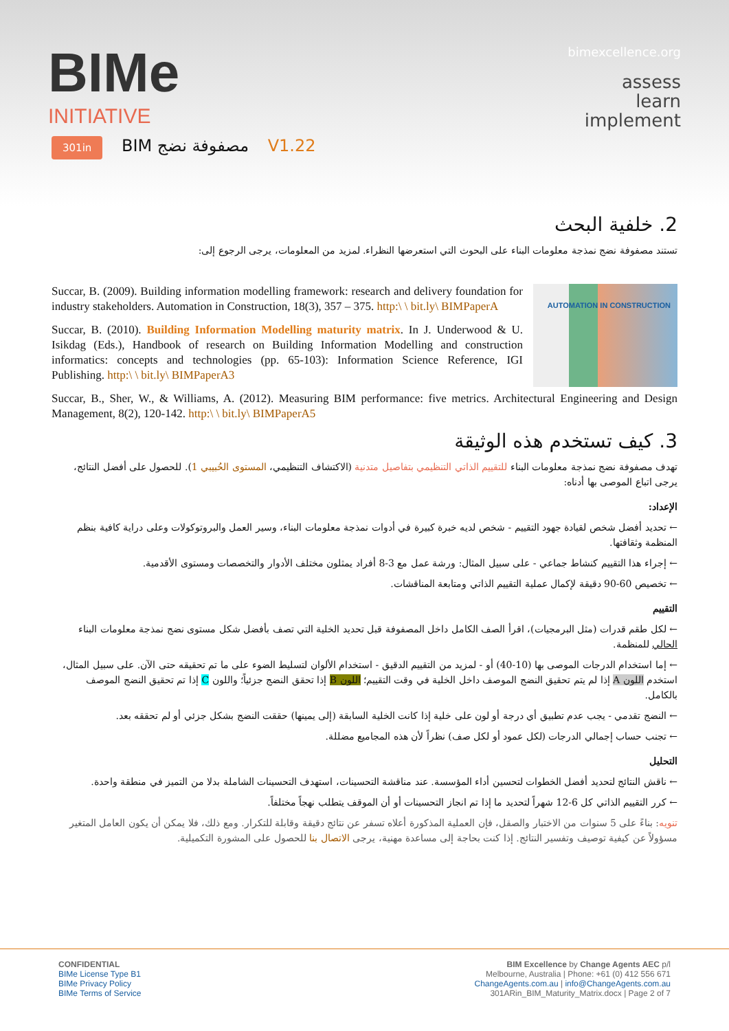BIMe
INITIATIVE
bimexcellence.org
assess
learn
implement
301in BIM مصفوفة نضج V1.22
2. خلفية البحث
تستند مصفوفة نضج نمذجة معلومات البناء على البحوث التي استعرضها النظراء. لمزيد من المعلومات، يرجى الرجوع إلى:
AUTOMATION IN CONSTRUCTION
Succar, B. (2009). Building information modelling framework: research and delivery foundation for industry stakeholders. Automation in Construction, 18(3), 357 – 375. http:\ \ bit.ly\ BIMPaperA
Succar, B. (2010). Building Information Modelling maturity matrix. In J. Underwood & U. Isikdag (Eds.), Handbook of research on Building Information Modelling and construction informatics: concepts and technologies (pp. 65-103): Information Science Reference, IGI Publishing. http:\ \ bit.ly\ BIMPaperA3
Succar, B., Sher, W., & Williams, A. (2012). Measuring BIM performance: five metrics. Architectural Engineering and Design Management, 8(2), 120-142. http:\ \ bit.ly\ BIMPaperA5
3. كيف تستخدم هذه الوثيقة
تهدف مصفوفة نضج نمذجة معلومات البناء للتقييم الذاتي التنظيمي بتفاصيل متدنية (الاكتشاف التنظيمي، المستوى الحُبيبي 1). للحصول على أفضل النتائج، يرجى اتباع الموصى بها أدناه:
الإعداد:
← تحديد أفضل شخص لقيادة جهود التقييم - شخص لديه خبرة كبيرة في أدوات نمذجة معلومات البناء، وسير العمل والبروتوكولات وعلى دراية كافية بنظم المنظمة وثقافتها.
← إجراء هذا التقييم كنشاط جماعي - على سبيل المثال: ورشة عمل مع 3-8 أفراد يمثلون مختلف الأدوار والتخصصات ومستوى الأقدمية.
← تخصيص 60-90 دقيقة لإكمال عملية التقييم الذاتي ومتابعة المناقشات.
التقييم
← لكل طقم قدرات (مثل البرمجيات)، اقرأ الصف الكامل داخل المصفوفة قبل تحديد الخلية التي تصف بأفضل شكل مستوى نضج نمذجة معلومات البناء الحالي للمنظمة.
← إما استخدام الدرجات الموصى بها (10-40) أو - لمزيد من التقييم الدقيق - استخدام الألوان لتسليط الضوء على ما تم تحقيقه حتى الآن. على سبيل المثال، استخدم اللون A إذا لم يتم تحقيق النضج الموصف داخل الخلية في وقت التقييم؛ اللون B إذا تحقق النضج جزئياً؛ واللون C إذا تم تحقيق النضج الموصف بالكامل.
← النضج تقدمي - يجب عدم تطبيق أي درجة أو لون على خلية إذا كانت الخلية السابقة (إلى يمينها) حققت النضج بشكل جزئي أو لم تحققه بعد.
← تجنب حساب إجمالي الدرجات (لكل عمود أو لكل صف) نظراً لأن هذه المجاميع مضللة.
التحليل
← ناقش النتائج لتحديد أفضل الخطوات لتحسين أداء المؤسسة. عند مناقشة التحسينات، استهدف التحسينات الشاملة بدلا من التميز في منطقة واحدة.
← كرر التقييم الذاتي كل 6-12 شهراً لتحديد ما إذا تم انجاز التحسينات أو أن الموقف يتطلب نهجاً مختلفاً.
تنويه: بناءً على 5 سنوات من الاختبار والصقل، فإن العملية المذكورة أعلاه تسفر عن نتائج دقيقة وقابلة للتكرار. ومع ذلك، فلا يمكن أن يكون العامل المتغير مسؤولاً عن كيفية توصيف وتفسير النتائج. إذا كنت بحاجة إلى مساعدة مهنية، يرجى الاتصال بنا للحصول على المشورة التكميلية.
CONFIDENTIAL
BIMe License Type B1
BIMe Privacy Policy
BIMe Terms of Service
BIM Excellence by Change Agents AEC p/l
Melbourne, Australia | Phone: +61 (0) 412 556 671
ChangeAgents.com.au | info@ChangeAgents.com.au
301ARin_BIM_Maturity_Matrix.docx | Page 2 of 7